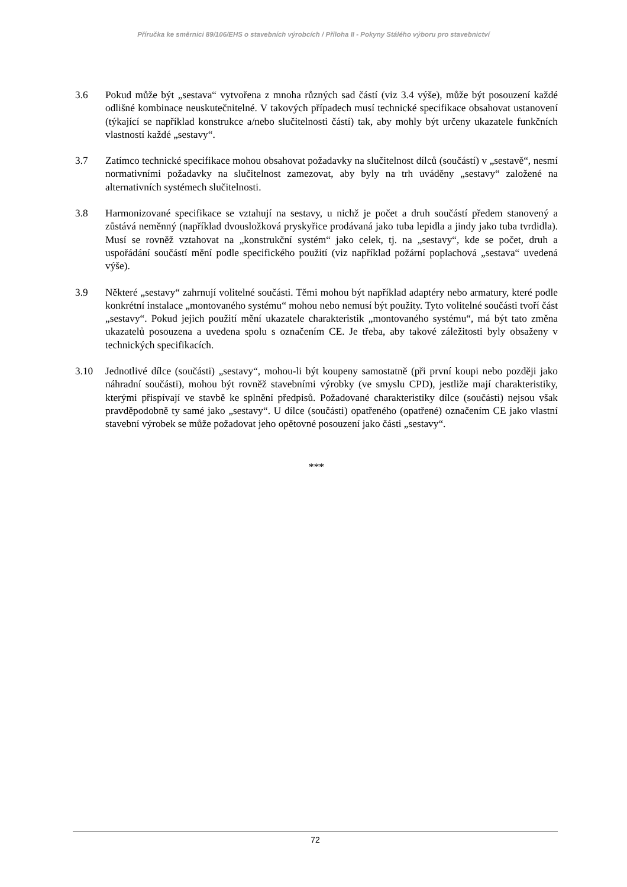Příručka ke směrnici 89/106/EHS o stavebních výrobcích / Příloha II - Pokyny Stálého výboru pro stavebnictví
3.6 Pokud může být „sestava“ vytvořena z mnoha různých sad částí (viz 3.4 výše), může být posouzení každé odlišné kombinace neuskutečnitelné. V takových případech musí technické specifikace obsahovat ustanovení (týkající se například konstrukce a/nebo slučitelnosti částí) tak, aby mohly být určeny ukazatele funkčních vlastností každé „sestavy“.
3.7 Zatímco technické specifikace mohou obsahovat požadavky na slučitelnost dílců (součástí) v „sestavě“, nesmí normativními požadavky na slučitelnost zamezovat, aby byly na trh uváděny „sestavy“ založené na alternativních systémech slučitelnosti.
3.8 Harmonizované specifikace se vztahují na sestavy, u nichž je počet a druh součástí předem stanovený a zůstává neměnný (například dvousložková pryskyřice prodávaná jako tuba lepidla a jindy jako tuba tvrdidla). Musí se rovněž vztahovat na „konstrukční systém“ jako celek, tj. na „sestavy“, kde se počet, druh a uspořádání součástí mění podle specifického použití (viz například požární poplachová „sestava“ uvedená výše).
3.9 Některé „sestavy“ zahrnují volitelné součásti. Těmi mohou být například adaptéry nebo armatury, které podle konkrétní instalace „montovaného systému“ mohou nebo nemusí být použity. Tyto volitelné součásti tvoří část „sestavy“. Pokud jejich použití mění ukazatele charakteristik „montovaného systému“, má být tato změna ukazatelů posouzena a uvedena spolu s označením CE. Je třeba, aby takové záležitosti byly obsaženy v technických specifikacích.
3.10 Jednotlivé dílce (součásti) „sestavy“, mohou-li být koupeny samostatně (při první koupi nebo později jako náhradní součásti), mohou být rovněž stavebními výrobky (ve smyslu CPD), jestliže mají charakteristiky, kterými přispívají ve stavbě ke splnění předpisů. Požadované charakteristiky dílce (součásti) nejsou však pravděpodobně ty samé jako „sestavy“. U dílce (součásti) opatřeného (opatřené) označením CE jako vlastní stavební výrobek se může požadovat jeho opětovné posouzení jako části „sestavy“.
***
72